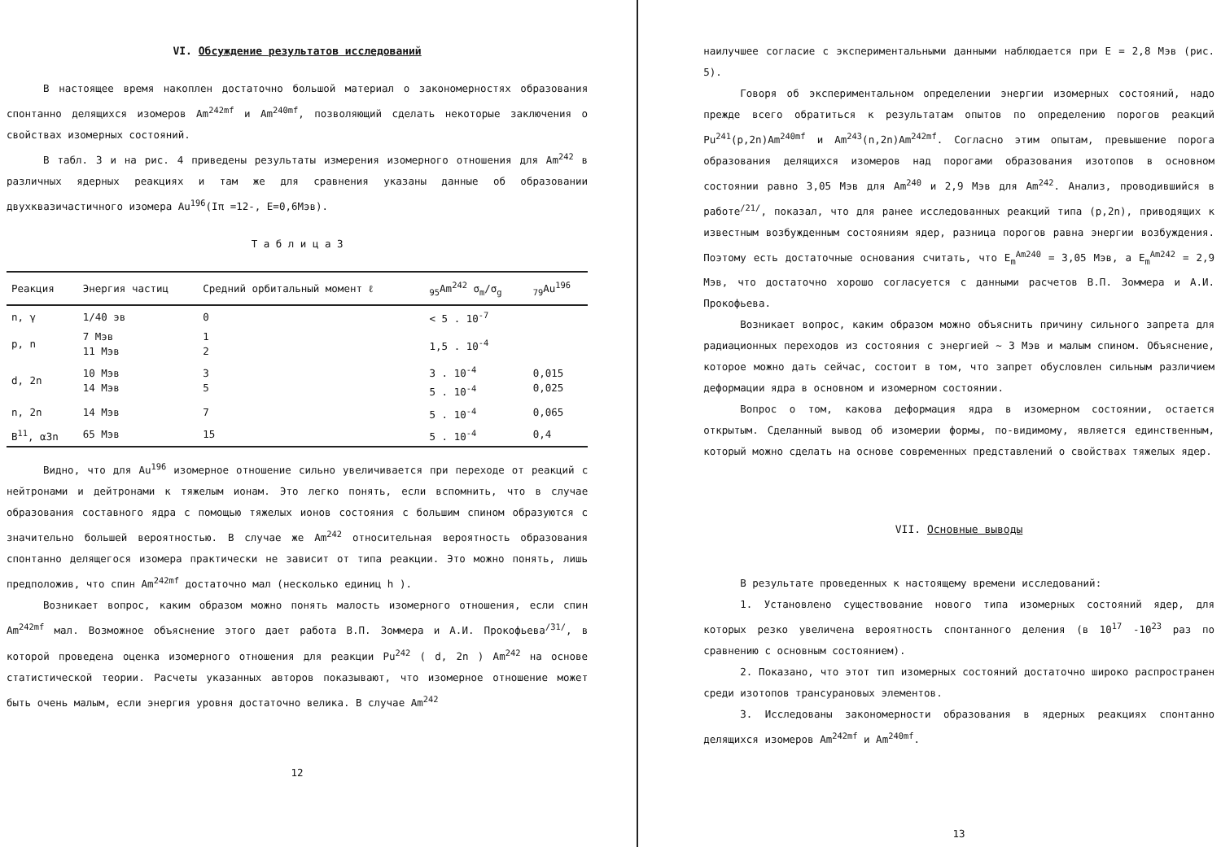VI. Обсуждение результатов исследований
В настоящее время накоплен достаточно большой материал о закономерностях образования спонтанно делящихся изомеров Am<sup>242mf</sup> и Am<sup>240mf</sup>, позволяющий сделать некоторые заключения о свойствах изомерных состояний.
В табл. 3 и на рис. 4 приведены результаты измерения изомерного отношения для Am<sup>242</sup> в различных ядерных реакциях и там же для сравнения указаны данные об образовании двухквазичастичного изомера Au<sup>196</sup>(Iπ =12-, E=0,6Мэв).
Т а б л и ц а 3
| Реакция | Энергия частиц | Средний орбитальный момент ℓ | <sub>95</sub>Am<sup>242</sup> σ<sub>m</sub>/σ<sub>g</sub> | <sub>79</sub>Au<sup>196</sup> |
| --- | --- | --- | --- | --- |
| n, γ | 1/40 эв | 0 | < 5 . 10<sup>-7</sup> | |
| p, n | 7 Мэв 11 Мэв | 1 2 | 1,5 . 10<sup>-4</sup> | |
| d, 2n | 10 Мэв 14 Мэв | 3 5 | 3 . 10<sup>-4</sup> 5 . 10<sup>-4</sup> | 0,015 0,025 |
| n, 2n | 14 Мэв | 7 | 5 . 10<sup>-4</sup> | 0,065 |
| B<sup>11</sup>, α3n | 65 Мэв | 15 | 5 . 10<sup>-4</sup> | 0,4 |
Видно, что для Au<sup>196</sup> изомерное отношение сильно увеличивается при переходе от реакций с нейтронами и дейтронами к тяжелым ионам. Это легко понять, если вспомнить, что в случае образования составного ядра с помощью тяжелых ионов состояния с большим спином образуются с значительно большей вероятностью. В случае же Am<sup>242</sup> относительная вероятность образования спонтанно делящегося изомера практически не зависит от типа реакции. Это можно понять, лишь предположив, что спин Am<sup>242mf</sup> достаточно мал (несколько единиц h ).
Возникает вопрос, каким образом можно понять малость изомерного отношения, если спин Am<sup>242mf</sup> мал. Возможное объяснение этого дает работа В.П. Зоммера и А.И. Прокофьева<sup>/31/</sup>, в которой проведена оценка изомерного отношения для реакции Pu<sup>242</sup> ( d, 2n ) Am<sup>242</sup> на основе статистической теории. Расчеты указанных авторов показывают, что изомерное отношение может быть очень малым, если энергия уровня достаточно велика. В случае Am<sup>242</sup>
12
наилучшее согласие с экспериментальными данными наблюдается при E = 2,8 Мэв (рис. 5).
Говоря об экспериментальном определении энергии изомерных состояний, надо прежде всего обратиться к результатам опытов по определению порогов реакций Pu<sup>241</sup>(p,2n)Am<sup>240mf</sup> и Am<sup>243</sup>(n,2n)Am<sup>242mf</sup>. Согласно этим опытам, превышение порога образования делящихся изомеров над порогами образования изотопов в основном состоянии равно 3,05 Мэв для Am<sup>240</sup> и 2,9 Мэв для Am<sup>242</sup>. Анализ, проводившийся в работе<sup>/21/</sup>, показал, что для ранее исследованных реакций типа (p,2n), приводящих к известным возбужденным состояниям ядер, разница порогов равна энергии возбуждения. Поэтому есть достаточные основания считать, что E<sub>m</sub><sup>Am240</sup> = 3,05 Мэв, а E<sub>m</sub><sup>Am242</sup> = 2,9 Мэв, что достаточно хорошо согласуется с данными расчетов В.П. Зоммера и А.И. Прокофьева.
Возникает вопрос, каким образом можно объяснить причину сильного запрета для радиационных переходов из состояния с энергией ~ 3 Мэв и малым спином. Объяснение, которое можно дать сейчас, состоит в том, что запрет обусловлен сильным различием деформации ядра в основном и изомерном состоянии.
Вопрос о том, какова деформация ядра в изомерном состоянии, остается открытым. Сделанный вывод об изомерии формы, по-видимому, является единственным, который можно сделать на основе современных представлений о свойствах тяжелых ядер.
VII. Основные выводы
В результате проведенных к настоящему времени исследований:
1. Установлено существование нового типа изомерных состояний ядер, для которых резко увеличена вероятность спонтанного деления (в 10<sup>17</sup> -10<sup>23</sup> раз по сравнению с основным состоянием).
2. Показано, что этот тип изомерных состояний достаточно широко распространен среди изотопов трансурановых элементов.
3. Исследованы закономерности образования в ядерных реакциях спонтанно делящихся изомеров Am<sup>242mf</sup> и Am<sup>240mf</sup>.
13